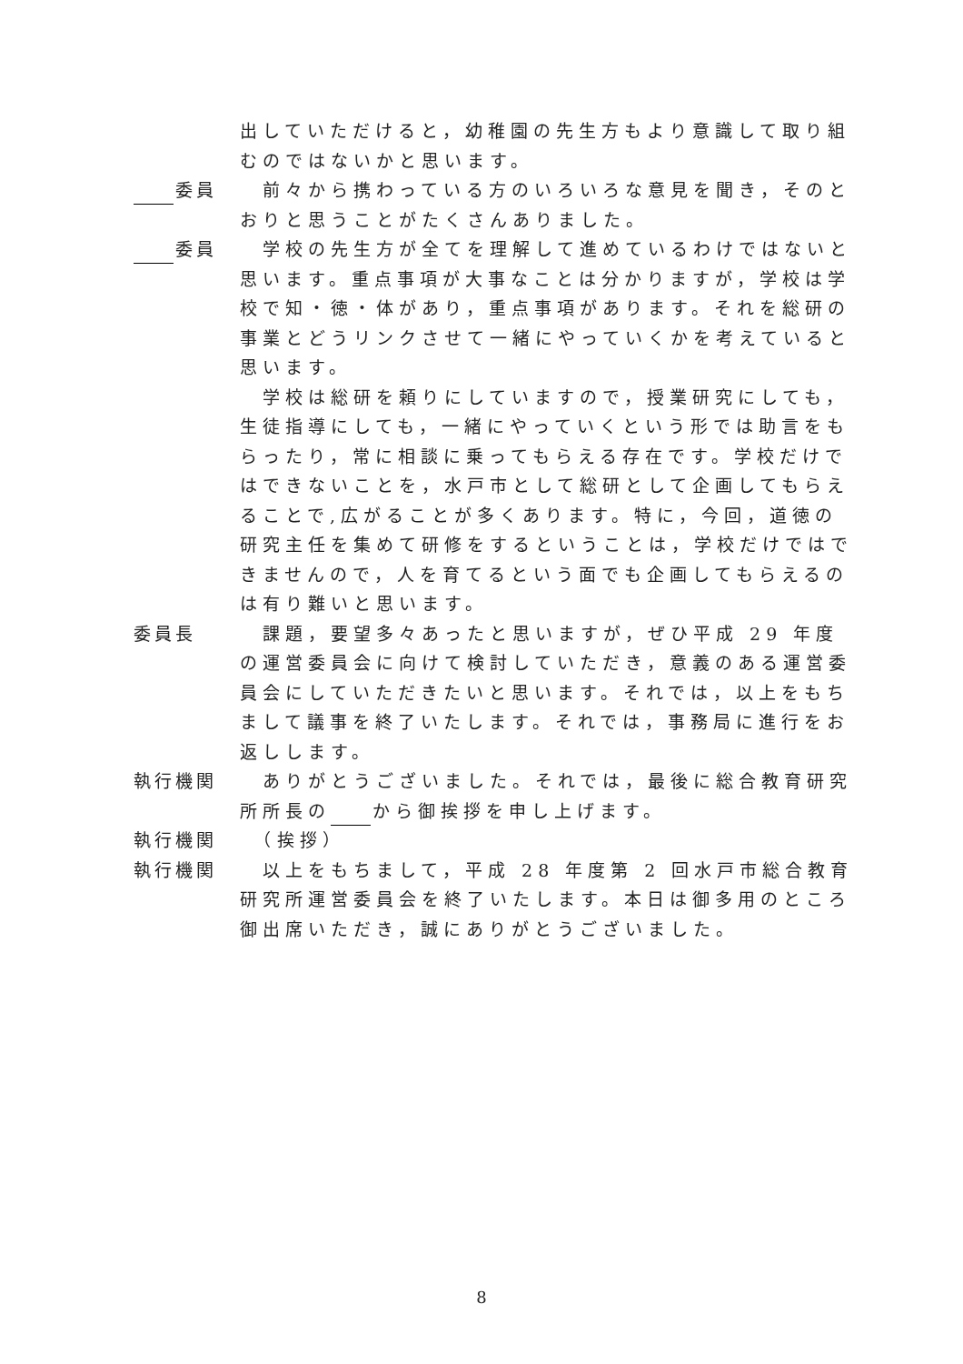出していただけると，幼稚園の先生方もより意識して取り組むのではないかと思います。
委員
　前々から携わっている方のいろいろな意見を聞き，そのとおりと思うことがたくさんありました。
委員
　学校の先生方が全てを理解して進めているわけではないと思います。重点事項が大事なことは分かりますが，学校は学校で知・徳・体があり，重点事項があります。それを総研の事業とどうリンクさせて一緒にやっていくかを考えていると思います。
　学校は総研を頼りにしていますので，授業研究にしても，生徒指導にしても，一緒にやっていくという形では助言をもらったり，常に相談に乗ってもらえる存在です。学校だけではできないことを，水戸市として総研として企画してもらえることで,広がることが多くあります。特に，今回，道徳の研究主任を集めて研修をするということは，学校だけではできませんので，人を育てるという面でも企画してもらえるのは有り難いと思います。
委員長
　課題，要望多々あったと思いますが，ぜひ平成 29 年度の運営委員会に向けて検討していただき，意義のある運営委員会にしていただきたいと思います。それでは，以上をもちまして議事を終了いたします。それでは，事務局に進行をお返しします。
執行機関
　ありがとうございました。それでは，最後に総合教育研究所所長の から御挨拶を申し上げます。
執行機関
　（挨拶）
執行機関
　以上をもちまして，平成 28 年度第 2 回水戸市総合教育研究所運営委員会を終了いたします。本日は御多用のところ御出席いただき，誠にありがとうございました。
8